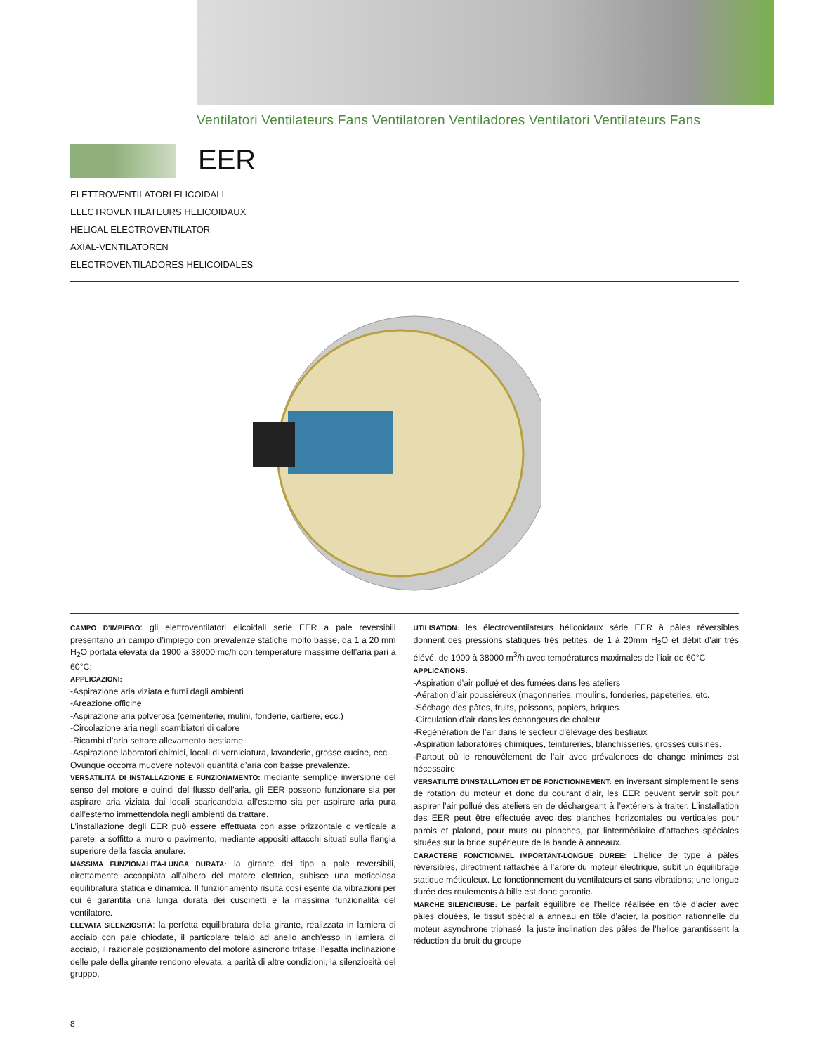Ventilatori Ventilateurs Fans Ventilatoren Ventiladores Ventilatori Ventilateurs Fans
EER
ELETTROVENTILATORI ELICOIDALI
ELECTROVENTILATEURS HELICOIDAUX
HELICAL ELECTROVENTILATOR
AXIAL-VENTILATOREN
ELECTROVENTILADORES HELICOIDALES
CAMPO D’IMPIEGO: gli elettroventilatori elicoidali serie EER a pale reversibili presentano un campo d’impiego con prevalenze statiche molto basse, da 1 a 20 mm H<sub>2</sub>O portata elevata da 1900 a 38000 mc/h con temperature massime dell’aria pari a 60°C;
APPLICAZIONI:
-Aspirazione aria viziata e fumi dagli ambienti
-Areazione officine
-Aspirazione aria polverosa (cementerie, mulini, fonderie, cartiere, ecc.)
-Circolazione aria negli scambiatori di calore
-Ricambi d’aria settore allevamento bestiame
-Aspirazione laboratori chimici, locali di verniciatura, lavanderie, grosse cucine, ecc.
Ovunque occorra muovere notevoli quantità d’aria con basse prevalenze.
VERSATILITÀ DI INSTALLAZIONE E FUNZIONAMENTO: mediante semplice inversione del senso del motore e quindi del flusso dell’aria, gli EER possono funzionare sia per aspirare aria viziata dai locali scaricandola all’esterno sia per aspirare aria pura dall’esterno immettendola negli ambienti da trattare.
L’installazione degli EER può essere effettuata con asse orizzontale o verticale a parete, a soffitto a muro o pavimento, mediante appositi attacchi situati sulla flangia superiore della fascia anulare.
MASSIMA FUNZIONALITÀ-LUNGA DURATA: la girante del tipo a pale reversibili, direttamente accoppiata all’albero del motore elettrico, subisce una meticolosa equilibratura statica e dinamica. Il funzionamento risulta così esente da vibrazioni per cui é garantita una lunga durata dei cuscinetti e la massima funzionalità del ventilatore.
ELEVATA SILENZIOSITÀ: la perfetta equilibratura della girante, realizzata in lamiera di acciaio con pale chiodate, il particolare telaio ad anello anch’esso in lamiera di acciaio, il razionale posizionamento del motore asincrono trifase, l’esatta inclinazione delle pale della girante rendono elevata, a parità di altre condizioni, la silenziosità del gruppo.
UTILISATION: les électroventilateurs hélicoidaux série EER à pâles réversibles donnent des pressions statiques trés petites, de 1 à 20mm H<sub>2</sub>O et débit d’air trés élévé, de 1900 à 38000 m<sup>3</sup>/h avec températures maximales de l’iair de 60°C
APPLICATIONS:
-Aspiration d’air pollué et des fumées dans les ateliers
-Aération d’air poussiéreux (maçonneries, moulins, fonderies, papeteries, etc.
-Séchage des pâtes, fruits, poissons, papiers, briques.
-Circulation d’air dans les échangeurs de chaleur
-Regénération de l’air dans le secteur d’élévage des bestiaux
-Aspiration laboratoires chimiques, teintureries, blanchisseries, grosses cuisines.
-Partout où le renouvèlement de l’air avec prévalences de change minimes est nécessaire
VERSATILITÉ D’INSTALLATION ET DE FONCTIONNEMENT: en inversant simplement le sens de rotation du moteur et donc du courant d’air, les EER peuvent servir soit pour aspirer l’air pollué des ateliers en de déchargeant à l’extériers à traiter. L’installation des EER peut être effectuée avec des planches horizontales ou verticales pour parois et plafond, pour murs ou planches, par lintermédiaire d’attaches spéciales situées sur la bride supérieure de la bande à anneaux.
CARACTERE FONCTIONNEL IMPORTANT-LONGUE DUREE: L’helice de type à pâles réversibles, directment rattachée à l’arbre du moteur électrique, subit un équilibrage statique méticuleux. Le fonctionnement du ventilateurs et sans vibrations; une longue durée des roulements à bille est donc garantie.
MARCHE SILENCIEUSE: Le parfait équilibre de l’helice réalisée en tôle d’acier avec pâles clouées, le tissut spécial à anneau en tôle d’acier, la position rationnelle du moteur asynchrone triphasé, la juste inclination des pâles de l’helice garantissent la réduction du bruit du groupe
8